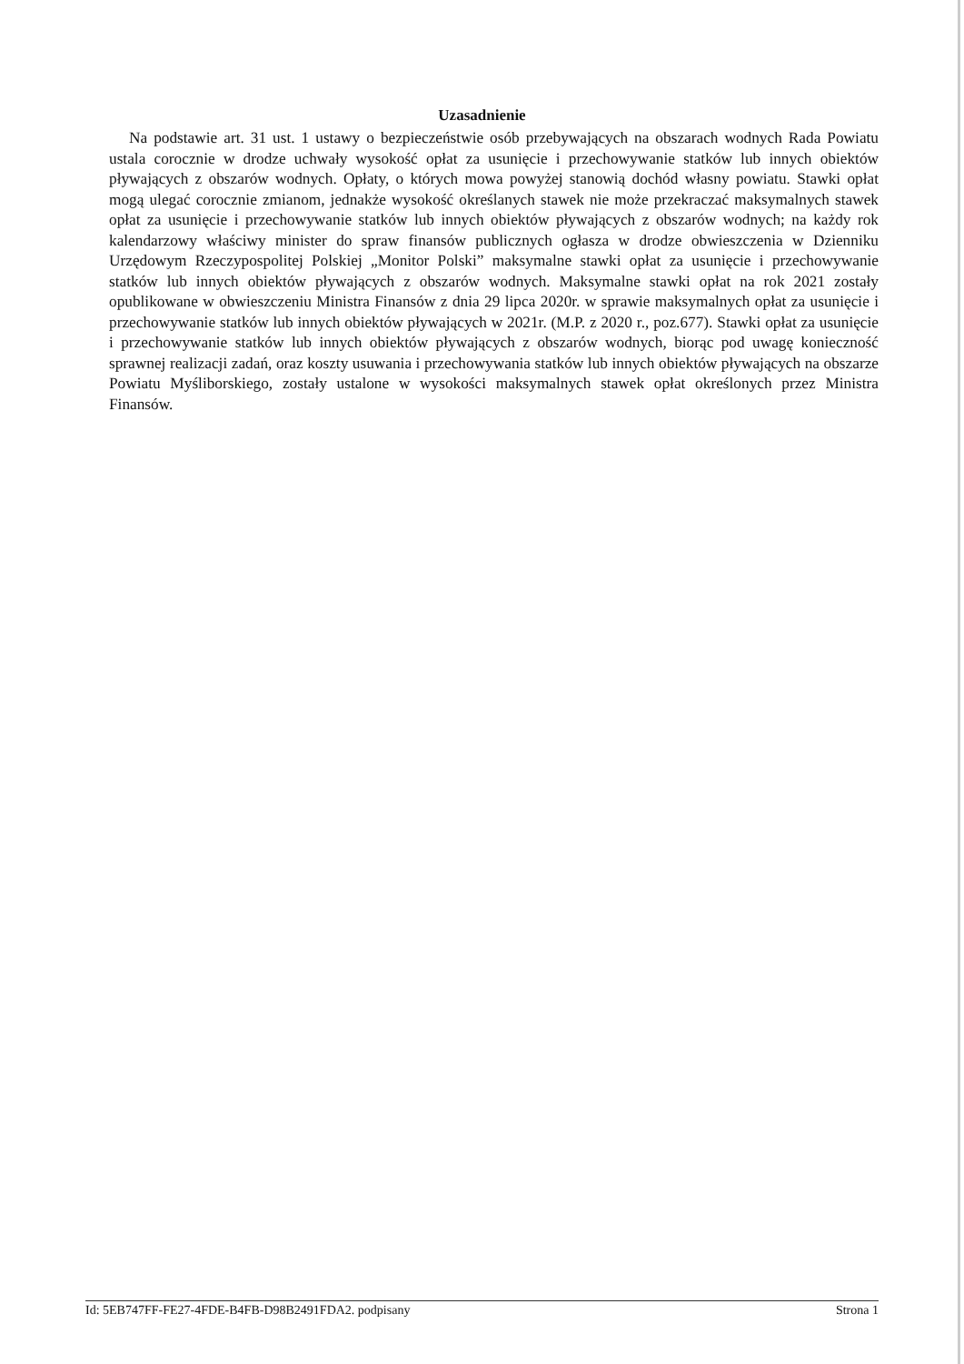Uzasadnienie
Na podstawie art. 31 ust. 1 ustawy o bezpieczeństwie osób przebywających na obszarach wodnych Rada Powiatu ustala corocznie w drodze uchwały wysokość opłat za usunięcie i przechowywanie statków lub innych obiektów pływających z obszarów wodnych. Opłaty, o których mowa powyżej stanowią dochód własny powiatu. Stawki opłat mogą ulegać corocznie zmianom, jednakże wysokość określanych stawek nie może przekraczać maksymalnych stawek opłat za usunięcie i przechowywanie statków lub innych obiektów pływających z obszarów wodnych; na każdy rok kalendarzowy właściwy minister do spraw finansów publicznych ogłasza w drodze obwieszczenia w Dzienniku Urzędowym Rzeczypospolitej Polskiej „Monitor Polski” maksymalne stawki opłat za usunięcie i przechowywanie statków lub innych obiektów pływających z obszarów wodnych. Maksymalne stawki opłat na rok 2021 zostały opublikowane w obwieszczeniu Ministra Finansów z dnia 29 lipca 2020r. w sprawie maksymalnych opłat za usunięcie i przechowywanie statków lub innych obiektów pływających w 2021r. (M.P. z 2020 r., poz.677). Stawki opłat za usunięcie i przechowywanie statków lub innych obiektów pływających z obszarów wodnych, biorąc pod uwagę konieczność sprawnej realizacji zadań, oraz koszty usuwania i przechowywania statków lub innych obiektów pływających na obszarze Powiatu Myśliborskiego, zostały ustalone w wysokości maksymalnych stawek opłat określonych przez Ministra Finansów.
Id: 5EB747FF-FE27-4FDE-B4FB-D98B2491FDA2. podpisany Strona 1